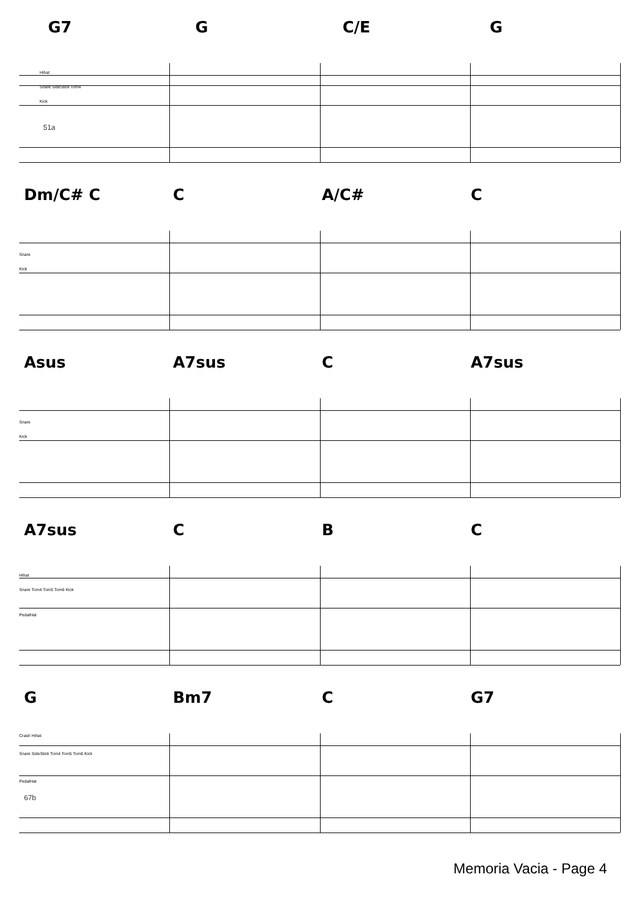G7 G C/E G
Hihat
Snare SideStick Tom4
Kick
51a
Dm/C# C C A/C# C
Snare
Kick
Asus A7sus C A7sus
Snare
Kick
A7sus C B C
Hihat
Snare Tom4 Tom5 Tom6 Kick
PedalHat
G Bm7 C G7
Crash Hihat
Snare SideStick Tom4 Tom5 Tom6 Kick
PedalHat
67b
Memoria Vacia - Page 4